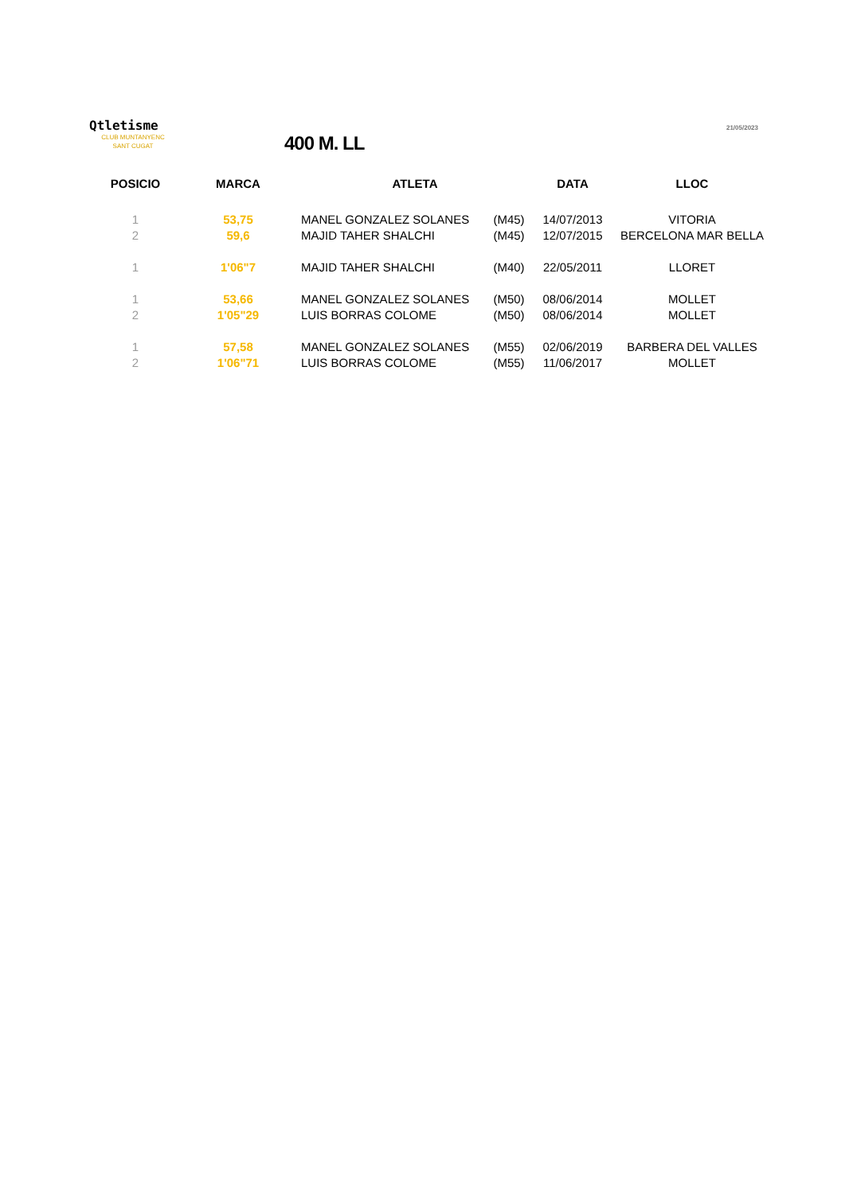Qtletisme
CLUB MUNTANYENC
SANT CUGAT
400 M. LL
21/05/2023
| POSICIO | MARCA | ATLETA | | DATA | LLOC |
| --- | --- | --- | --- | --- | --- |
| 1 | 53,75 | MANEL GONZALEZ SOLANES | (M45) | 14/07/2013 | VITORIA |
| 2 | 59,6 | MAJID TAHER SHALCHI | (M45) | 12/07/2015 | BERCELONA MAR BELLA |
| 1 | 1'06"7 | MAJID TAHER SHALCHI | (M40) | 22/05/2011 | LLORET |
| 1 | 53,66 | MANEL GONZALEZ SOLANES | (M50) | 08/06/2014 | MOLLET |
| 2 | 1'05"29 | LUIS BORRAS COLOME | (M50) | 08/06/2014 | MOLLET |
| 1 | 57,58 | MANEL GONZALEZ SOLANES | (M55) | 02/06/2019 | BARBERA DEL VALLES |
| 2 | 1'06"71 | LUIS BORRAS COLOME | (M55) | 11/06/2017 | MOLLET |